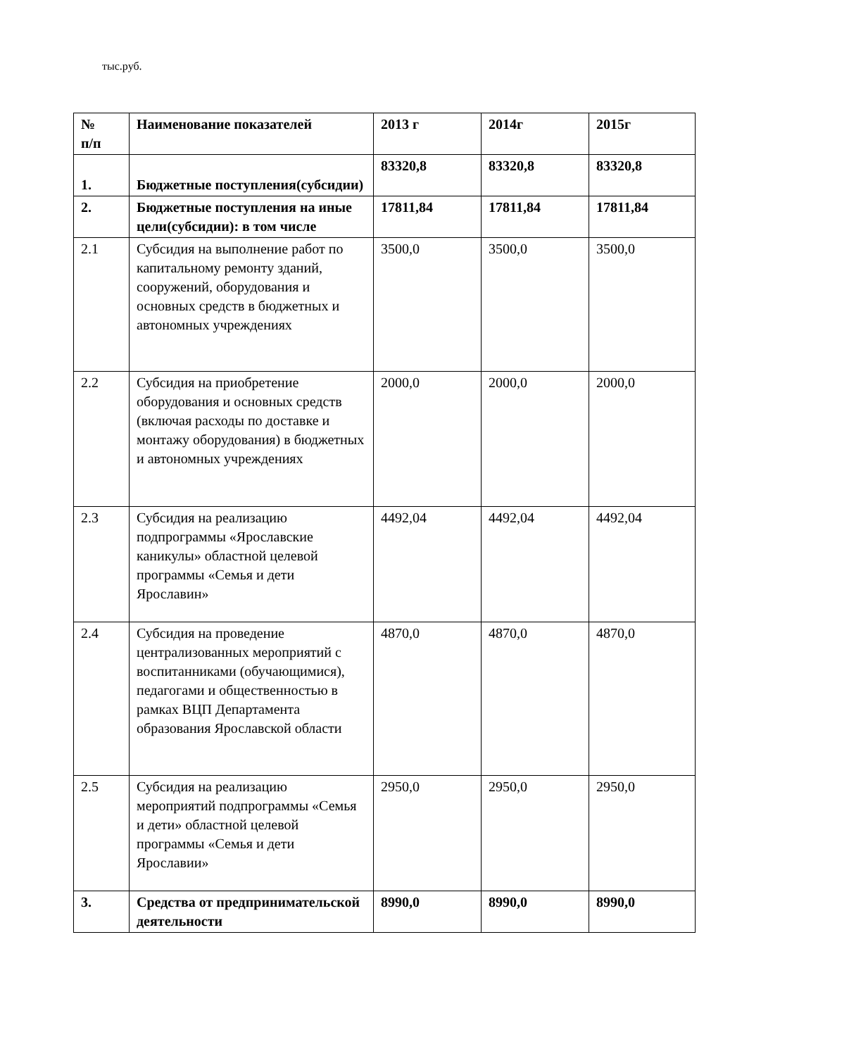тыс.руб.
| № п/п | Наименование показателей | 2013 г | 2014г | 2015г |
| --- | --- | --- | --- | --- |
| 1. | Бюджетные поступления(субсидии) | 83320,8 | 83320,8 | 83320,8 |
| 2. | Бюджетные поступления на иные цели(субсидии): в том числе | 17811,84 | 17811,84 | 17811,84 |
| 2.1 | Субсидия на выполнение работ по капитальному ремонту зданий, сооружений, оборудования и основных средств в бюджетных и автономных учреждениях | 3500,0 | 3500,0 | 3500,0 |
| 2.2 | Субсидия на приобретение оборудования и основных средств (включая расходы по доставке и монтажу оборудования) в бюджетных и автономных учреждениях | 2000,0 | 2000,0 | 2000,0 |
| 2.3 | Субсидия на реализацию подпрограммы «Ярославские каникулы» областной целевой программы «Семья и дети Ярославин» | 4492,04 | 4492,04 | 4492,04 |
| 2.4 | Субсидия на проведение централизованных мероприятий с воспитанниками (обучающимися), педагогами и общественностью в рамках ВЦП Департамента образования Ярославской области | 4870,0 | 4870,0 | 4870,0 |
| 2.5 | Субсидия на реализацию мероприятий подпрограммы «Семья и дети» областной целевой программы «Семья и дети Ярославии» | 2950,0 | 2950,0 | 2950,0 |
| 3. | Средства от предпринимательской деятельности | 8990,0 | 8990,0 | 8990,0 |